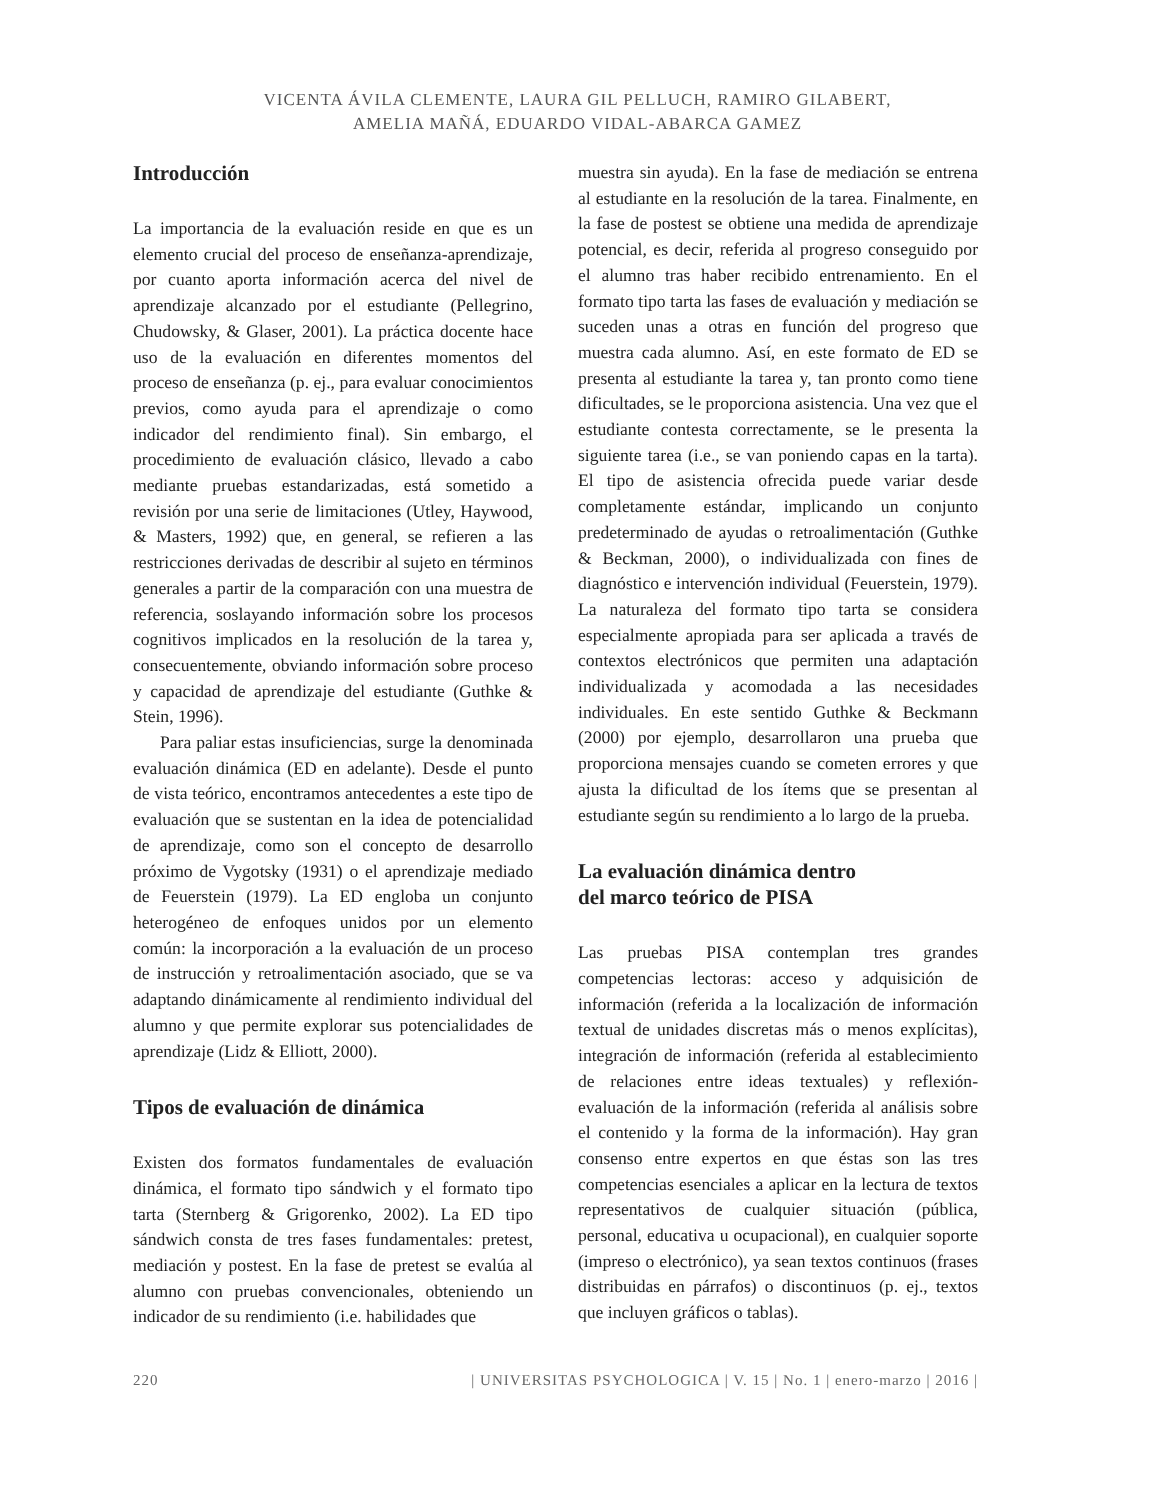VICENTA ÁVILA CLEMENTE, LAURA GIL PELLUCH, RAMIRO GILABERT,
AMELIA MAÑÁ, EDUARDO VIDAL-ABARCA GAMEZ
Introducción
La importancia de la evaluación reside en que es un elemento crucial del proceso de enseñanza-aprendizaje, por cuanto aporta información acerca del nivel de aprendizaje alcanzado por el estudiante (Pellegrino, Chudowsky, & Glaser, 2001). La práctica docente hace uso de la evaluación en diferentes momentos del proceso de enseñanza (p. ej., para evaluar conocimientos previos, como ayuda para el aprendizaje o como indicador del rendimiento final). Sin embargo, el procedimiento de evaluación clásico, llevado a cabo mediante pruebas estandarizadas, está sometido a revisión por una serie de limitaciones (Utley, Haywood, & Masters, 1992) que, en general, se refieren a las restricciones derivadas de describir al sujeto en términos generales a partir de la comparación con una muestra de referencia, soslayando información sobre los procesos cognitivos implicados en la resolución de la tarea y, consecuentemente, obviando información sobre proceso y capacidad de aprendizaje del estudiante (Guthke & Stein, 1996).
Para paliar estas insuficiencias, surge la denominada evaluación dinámica (ED en adelante). Desde el punto de vista teórico, encontramos antecedentes a este tipo de evaluación que se sustentan en la idea de potencialidad de aprendizaje, como son el concepto de desarrollo próximo de Vygotsky (1931) o el aprendizaje mediado de Feuerstein (1979). La ED engloba un conjunto heterogéneo de enfoques unidos por un elemento común: la incorporación a la evaluación de un proceso de instrucción y retroalimentación asociado, que se va adaptando dinámicamente al rendimiento individual del alumno y que permite explorar sus potencialidades de aprendizaje (Lidz & Elliott, 2000).
Tipos de evaluación de dinámica
Existen dos formatos fundamentales de evaluación dinámica, el formato tipo sándwich y el formato tipo tarta (Sternberg & Grigorenko, 2002). La ED tipo sándwich consta de tres fases fundamentales: pretest, mediación y postest. En la fase de pretest se evalúa al alumno con pruebas convencionales, obteniendo un indicador de su rendimiento (i.e. habilidades que
muestra sin ayuda). En la fase de mediación se entrena al estudiante en la resolución de la tarea. Finalmente, en la fase de postest se obtiene una medida de aprendizaje potencial, es decir, referida al progreso conseguido por el alumno tras haber recibido entrenamiento. En el formato tipo tarta las fases de evaluación y mediación se suceden unas a otras en función del progreso que muestra cada alumno. Así, en este formato de ED se presenta al estudiante la tarea y, tan pronto como tiene dificultades, se le proporciona asistencia. Una vez que el estudiante contesta correctamente, se le presenta la siguiente tarea (i.e., se van poniendo capas en la tarta). El tipo de asistencia ofrecida puede variar desde completamente estándar, implicando un conjunto predeterminado de ayudas o retroalimentación (Guthke & Beckman, 2000), o individualizada con fines de diagnóstico e intervención individual (Feuerstein, 1979). La naturaleza del formato tipo tarta se considera especialmente apropiada para ser aplicada a través de contextos electrónicos que permiten una adaptación individualizada y acomodada a las necesidades individuales. En este sentido Guthke & Beckmann (2000) por ejemplo, desarrollaron una prueba que proporciona mensajes cuando se cometen errores y que ajusta la dificultad de los ítems que se presentan al estudiante según su rendimiento a lo largo de la prueba.
La evaluación dinámica dentro
del marco teórico de PISA
Las pruebas PISA contemplan tres grandes competencias lectoras: acceso y adquisición de información (referida a la localización de información textual de unidades discretas más o menos explícitas), integración de información (referida al establecimiento de relaciones entre ideas textuales) y reflexión-evaluación de la información (referida al análisis sobre el contenido y la forma de la información). Hay gran consenso entre expertos en que éstas son las tres competencias esenciales a aplicar en la lectura de textos representativos de cualquier situación (pública, personal, educativa u ocupacional), en cualquier soporte (impreso o electrónico), ya sean textos continuos (frases distribuidas en párrafos) o discontinuos (p. ej., textos que incluyen gráficos o tablas).
220 | UNIVERSITAS PSYCHOLOGICA | V. 15 | No. 1 | enero-marzo | 2016 |